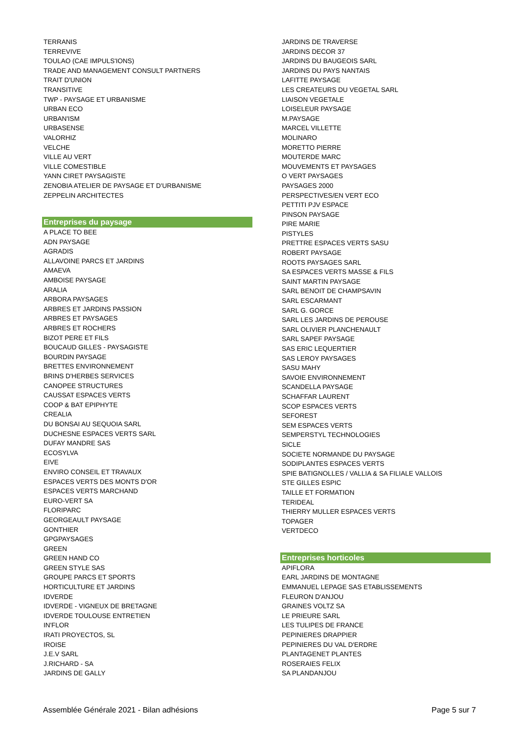TERRANIS
TERREVIVE
TOULAO (CAE IMPULS'IONS)
TRADE AND MANAGEMENT CONSULT PARTNERS
TRAIT D'UNION
TRANSITIVE
TWP - PAYSAGE ET URBANISME
URBAN ECO
URBAN'ISM
URBASENSE
VALORHIZ
VELCHE
VILLE AU VERT
VILLE COMESTIBLE
YANN CIRET PAYSAGISTE
ZENOBIA ATELIER DE PAYSAGE ET D'URBANISME
ZEPPELIN ARCHITECTES
Entreprises du paysage
A PLACE TO BEE
ADN PAYSAGE
AGRADIS
ALLAVOINE PARCS ET JARDINS
AMAEVA
AMBOISE PAYSAGE
ARALIA
ARBORA PAYSAGES
ARBRES ET JARDINS PASSION
ARBRES ET PAYSAGES
ARBRES ET ROCHERS
BIZOT PERE ET FILS
BOUCAUD GILLES - PAYSAGISTE
BOURDIN PAYSAGE
BRETTES ENVIRONNEMENT
BRINS D'HERBES SERVICES
CANOPEE STRUCTURES
CAUSSAT ESPACES VERTS
COOP & BAT EPIPHYTE
CREALIA
DU BONSAI AU SEQUOIA SARL
DUCHESNE ESPACES VERTS SARL
DUFAY MANDRE SAS
ECOSYLVA
EIVE
ENVIRO CONSEIL ET TRAVAUX
ESPACES VERTS DES MONTS D'OR
ESPACES VERTS MARCHAND
EURO-VERT SA
FLORIPARC
GEORGEAULT PAYSAGE
GONTHIER
GPGPAYSAGES
GREEN
GREEN HAND CO
GREEN STYLE SAS
GROUPE PARCS ET SPORTS
HORTICULTURE ET JARDINS
IDVERDE
IDVERDE - VIGNEUX DE BRETAGNE
IDVERDE TOULOUSE ENTRETIEN
IN'FLOR
IRATI PROYECTOS, SL
IROISE
J.E.V SARL
J.RICHARD - SA
JARDINS DE GALLY
JARDINS DE TRAVERSE
JARDINS DECOR 37
JARDINS DU BAUGEOIS SARL
JARDINS DU PAYS NANTAIS
LAFITTE PAYSAGE
LES CREATEURS DU VEGETAL SARL
LIAISON VEGETALE
LOISELEUR PAYSAGE
M.PAYSAGE
MARCEL VILLETTE
MOLINARO
MORETTO PIERRE
MOUTERDE MARC
MOUVEMENTS ET PAYSAGES
O VERT PAYSAGES
PAYSAGES 2000
PERSPECTIVES/EN VERT ECO
PETTITI PJV ESPACE
PINSON PAYSAGE
PIRE MARIE
PISTYLES
PRETTRE ESPACES VERTS SASU
ROBERT PAYSAGE
ROOTS PAYSAGES SARL
SA ESPACES VERTS MASSE & FILS
SAINT MARTIN PAYSAGE
SARL BENOIT DE CHAMPSAVIN
SARL ESCARMANT
SARL G. GORCE
SARL LES JARDINS DE PEROUSE
SARL OLIVIER PLANCHENAULT
SARL SAPEF PAYSAGE
SAS ERIC LEQUERTIER
SAS LEROY PAYSAGES
SASU MAHY
SAVOIE ENVIRONNEMENT
SCANDELLA PAYSAGE
SCHAFFAR LAURENT
SCOP ESPACES VERTS
SEFOREST
SEM ESPACES VERTS
SEMPERSTYL TECHNOLOGIES
SICLE
SOCIETE NORMANDE DU PAYSAGE
SODIPLANTES ESPACES VERTS
SPIE BATIGNOLLES / VALLIA & SA FILIALE VALLOIS
STE GILLES ESPIC
TAILLE ET FORMATION
TERIDEAL
THIERRY MULLER ESPACES VERTS
TOPAGER
VERTDECO
Entreprises horticoles
APIFLORA
EARL JARDINS DE MONTAGNE
EMMANUEL LEPAGE SAS ETABLISSEMENTS
FLEURON D'ANJOU
GRAINES VOLTZ SA
LE PRIEURE SARL
LES TULIPES DE FRANCE
PEPINIERES DRAPPIER
PEPINIERES DU VAL D'ERDRE
PLANTAGENET PLANTES
ROSERAIES FELIX
SA PLANDANJOU
Assemblée Générale 2021 - Bilan adhésions Page 5 sur 7